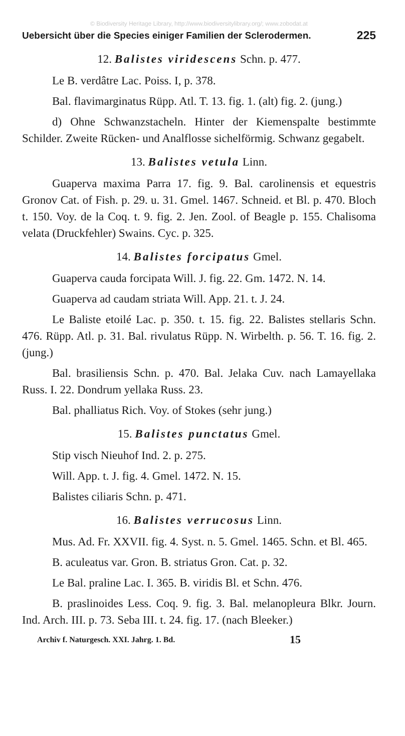© Biodiversity Heritage Library, http://www.biodiversitylibrary.org/; www.zobodat.at
Uebersicht über die Species einiger Familien der Sclerodermen. 225
12. Balistes viridescens Schn. p. 477.
Le B. verdâtre Lac. Poiss. I, p. 378.
Bal. flavimarginatus Rüpp. Atl. T. 13. fig. 1. (alt) fig. 2. (jung.)
d) Ohne Schwanzstacheln. Hinter der Kiemenspalte bestimmte Schilder. Zweite Rücken- und Analflosse sichelförmig. Schwanz gegabelt.
13. Balistes vetula Linn.
Guaperva maxima Parra 17. fig. 9. Bal. carolinensis et equestris Gronov Cat. of Fish. p. 29. u. 31. Gmel. 1467. Schneid. et Bl. p. 470. Bloch t. 150. Voy. de la Coq. t. 9. fig. 2. Jen. Zool. of Beagle p. 155. Chalisoma velata (Druckfehler) Swains. Cyc. p. 325.
14. Balistes forcipatus Gmel.
Guaperva cauda forcipata Will. J. fig. 22. Gm. 1472. N. 14.
Guaperva ad caudam striata Will. App. 21. t. J. 24.
Le Baliste etoilé Lac. p. 350. t. 15. fig. 22. Balistes stellaris Schn. 476. Rüpp. Atl. p. 31. Bal. rivulatus Rüpp. N. Wirbelth. p. 56. T. 16. fig. 2. (jung.)
Bal. brasiliensis Schn. p. 470. Bal. Jelaka Cuv. nach Lamayellaka Russ. I. 22. Dondrum yellaka Russ. 23.
Bal. phalliatus Rich. Voy. of Stokes (sehr jung.)
15. Balistes punctatus Gmel.
Stip visch Nieuhof Ind. 2. p. 275.
Will. App. t. J. fig. 4. Gmel. 1472. N. 15.
Balistes ciliaris Schn. p. 471.
16. Balistes verrucosus Linn.
Mus. Ad. Fr. XXVII. fig. 4. Syst. n. 5. Gmel. 1465. Schn. et Bl. 465.
B. aculeatus var. Gron. B. striatus Gron. Cat. p. 32.
Le Bal. praline Lac. I. 365. B. viridis Bl. et Schn. 476.
B. praslinoides Less. Coq. 9. fig. 3. Bal. melanopleura Blkr. Journ. Ind. Arch. III. p. 73. Seba III. t. 24. fig. 17. (nach Bleeker.)
Archiv f. Naturgesch. XXI. Jahrg. 1. Bd. 15